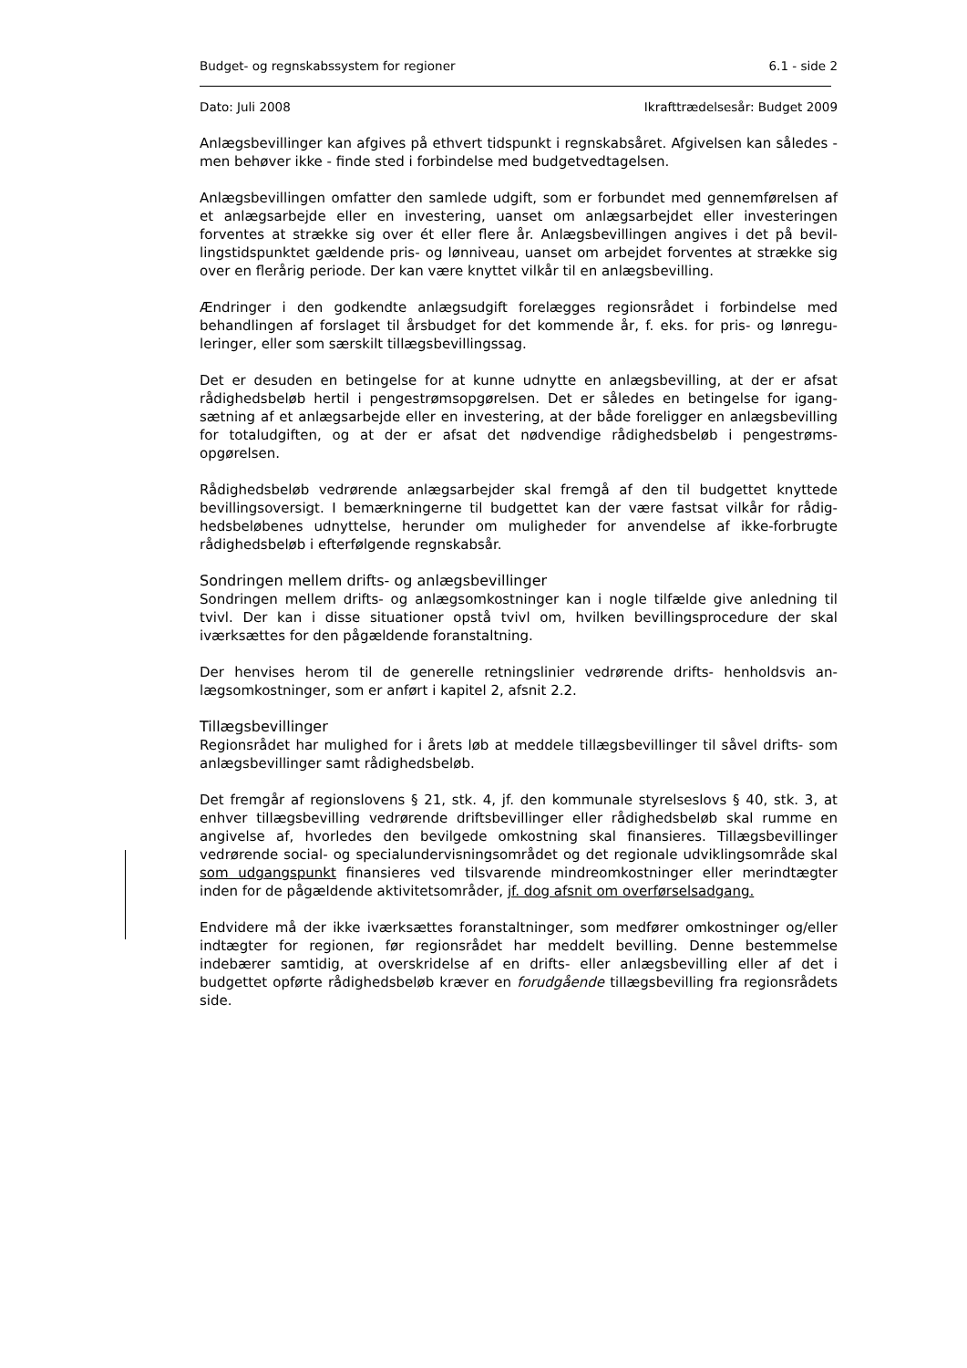Budget- og regnskabssystem for regioner 6.1 - side 2
Dato: Juli 2008 Ikrafttrædelsesår: Budget 2009
Anlægsbevillinger kan afgives på ethvert tidspunkt i regnskabsåret. Afgivelsen kan så­ledes - men behøver ikke - finde sted i forbindelse med budgetvedtagelsen.
Anlægsbevillingen omfatter den samlede udgift, som er forbundet med gennemførelsen af et anlægsarbejde eller en investering, uanset om anlægsarbejdet eller investeringen forventes at strække sig over ét eller flere år. Anlægsbevillingen angives i det på bevil­lingstidspunktet gældende pris- og lønniveau, uanset om arbejdet forventes at strække sig over en flerårig periode. Der kan være knyttet vilkår til en anlægsbevilling.
Ændringer i den godkendte anlægsudgift forelægges regionsrådet i forbindelse med behandlingen af forslaget til årsbudget for det kommende år, f. eks. for pris- og lønregu­leringer, eller som særskilt tillægsbevillingssag.
Det er desuden en betingelse for at kunne udnytte en anlægsbevilling, at der er afsat rådighedsbeløb hertil i pengestrømsopgørelsen. Det er således en betingelse for igang­sætning af et anlægsarbejde eller en investering, at der både foreligger en anlægsbevil­ling for totaludgiften, og at der er afsat det nødvendige rådighedsbeløb i pengestrøms­opgørelsen.
Rådighedsbeløb vedrørende anlægsarbejder skal fremgå af den til budgettet knyttede bevillingsoversigt. I bemærkningerne til budgettet kan der være fastsat vilkår for rådig­hedsbeløbenes udnyttelse, herunder om muligheder for anvendelse af ikke-forbrugte rådighedsbeløb i efterfølgende regnskabsår.
Sondringen mellem drifts- og anlægsbevillinger
Sondringen mellem drifts- og anlægsomkostninger kan i nogle tilfælde give anledning til tvivl. Der kan i disse situationer opstå tvivl om, hvilken bevillingsprocedure der skal iværksættes for den pågældende foranstaltning.
Der henvises herom til de generelle retningslinier vedrørende drifts- henholdsvis an­lægsomkostninger, som er anført i kapitel 2, afsnit 2.2.
Tillægsbevillinger
Regionsrådet har mulighed for i årets løb at meddele tillægsbevillinger til såvel drifts- som anlægsbevillinger samt rådighedsbeløb.
Det fremgår af regionslovens § 21, stk. 4, jf. den kommunale styrelseslovs § 40, stk. 3, at enhver tillægsbevilling vedrørende driftsbevillinger eller rådighedsbeløb skal rumme en angivelse af, hvorledes den bevilgede omkostning skal finansieres. Tillægsbevillin­ger vedrørende social- og specialundervisningsområdet og det regionale udviklingsom­råde skal som udgangspunkt finansieres ved tilsvarende mindreomkostninger eller mer­indtægter inden for de pågældende aktivitetsområder, jf. dog afsnit om overførselsad­gang.
Endvidere må der ikke iværksættes foranstaltninger, som medfører omkostninger og/eller indtægter for regionen, før regionsrådet har meddelt bevilling. Denne bestem­melse indebærer samtidig, at overskridelse af en drifts- eller anlægsbevilling eller af det i budgettet opførte rådighedsbeløb kræver en forudgående tillægsbevilling fra regions­rådets side.